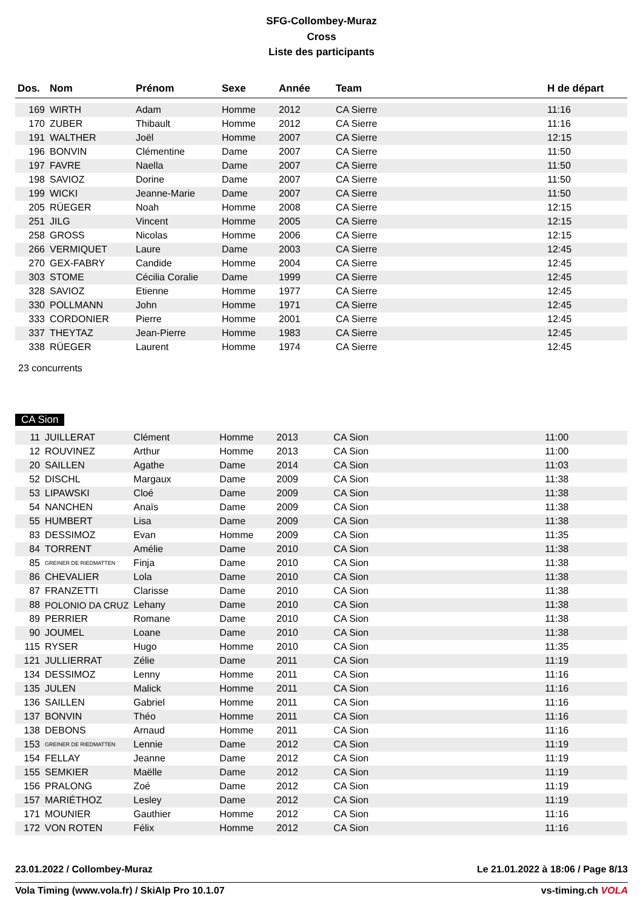SFG-Collombey-Muraz
Cross
Liste des participants
| Dos. | Nom | Prénom | Sexe | Année | Team | H de départ |
| --- | --- | --- | --- | --- | --- | --- |
| 169 | WIRTH | Adam | Homme | 2012 | CA Sierre | 11:16 |
| 170 | ZUBER | Thibault | Homme | 2012 | CA Sierre | 11:16 |
| 191 | WALTHER | Joël | Homme | 2007 | CA Sierre | 12:15 |
| 196 | BONVIN | Clémentine | Dame | 2007 | CA Sierre | 11:50 |
| 197 | FAVRE | Naella | Dame | 2007 | CA Sierre | 11:50 |
| 198 | SAVIOZ | Dorine | Dame | 2007 | CA Sierre | 11:50 |
| 199 | WICKI | Jeanne-Marie | Dame | 2007 | CA Sierre | 11:50 |
| 205 | RÜEGER | Noah | Homme | 2008 | CA Sierre | 12:15 |
| 251 | JILG | Vincent | Homme | 2005 | CA Sierre | 12:15 |
| 258 | GROSS | Nicolas | Homme | 2006 | CA Sierre | 12:15 |
| 266 | VERMIQUET | Laure | Dame | 2003 | CA Sierre | 12:45 |
| 270 | GEX-FABRY | Candide | Homme | 2004 | CA Sierre | 12:45 |
| 303 | STOME | Cécilia Coralie | Dame | 1999 | CA Sierre | 12:45 |
| 328 | SAVIOZ | Etienne | Homme | 1977 | CA Sierre | 12:45 |
| 330 | POLLMANN | John | Homme | 1971 | CA Sierre | 12:45 |
| 333 | CORDONIER | Pierre | Homme | 2001 | CA Sierre | 12:45 |
| 337 | THEYTAZ | Jean-Pierre | Homme | 1983 | CA Sierre | 12:45 |
| 338 | RÜEGER | Laurent | Homme | 1974 | CA Sierre | 12:45 |
23 concurrents
CA Sion
| 11 | JUILLERAT | Clément | Homme | 2013 | CA Sion | 11:00 |
| 12 | ROUVINEZ | Arthur | Homme | 2013 | CA Sion | 11:00 |
| 20 | SAILLEN | Agathe | Dame | 2014 | CA Sion | 11:03 |
| 52 | DISCHL | Margaux | Dame | 2009 | CA Sion | 11:38 |
| 53 | LIPAWSKI | Cloé | Dame | 2009 | CA Sion | 11:38 |
| 54 | NANCHEN | Anaïs | Dame | 2009 | CA Sion | 11:38 |
| 55 | HUMBERT | Lisa | Dame | 2009 | CA Sion | 11:38 |
| 83 | DESSIMOZ | Evan | Homme | 2009 | CA Sion | 11:35 |
| 84 | TORRENT | Amélie | Dame | 2010 | CA Sion | 11:38 |
| 85 | GREINER DE RIEDMATTEN | Finja | Dame | 2010 | CA Sion | 11:38 |
| 86 | CHEVALIER | Lola | Dame | 2010 | CA Sion | 11:38 |
| 87 | FRANZETTI | Clarisse | Dame | 2010 | CA Sion | 11:38 |
| 88 | POLONIO DA CRUZ | Lehany | Dame | 2010 | CA Sion | 11:38 |
| 89 | PERRIER | Romane | Dame | 2010 | CA Sion | 11:38 |
| 90 | JOUMEL | Loane | Dame | 2010 | CA Sion | 11:38 |
| 115 | RYSER | Hugo | Homme | 2010 | CA Sion | 11:35 |
| 121 | JULLIERRAT | Zélie | Dame | 2011 | CA Sion | 11:19 |
| 134 | DESSIMOZ | Lenny | Homme | 2011 | CA Sion | 11:16 |
| 135 | JULEN | Malick | Homme | 2011 | CA Sion | 11:16 |
| 136 | SAILLEN | Gabriel | Homme | 2011 | CA Sion | 11:16 |
| 137 | BONVIN | Théo | Homme | 2011 | CA Sion | 11:16 |
| 138 | DEBONS | Arnaud | Homme | 2011 | CA Sion | 11:16 |
| 153 | GREINER DE RIEDMATTEN | Lennie | Dame | 2012 | CA Sion | 11:19 |
| 154 | FELLAY | Jeanne | Dame | 2012 | CA Sion | 11:19 |
| 155 | SEMKIER | Maëlle | Dame | 2012 | CA Sion | 11:19 |
| 156 | PRALONG | Zoé | Dame | 2012 | CA Sion | 11:19 |
| 157 | MARIÉTHOZ | Lesley | Dame | 2012 | CA Sion | 11:19 |
| 171 | MOUNIER | Gauthier | Homme | 2012 | CA Sion | 11:16 |
| 172 | VON ROTEN | Félix | Homme | 2012 | CA Sion | 11:16 |
23.01.2022 / Collombey-Muraz Le 21.01.2022 à 18:06 / Page 8/13
Vola Timing (www.vola.fr) / SkiAlp Pro 10.1.07 vs-timing.ch VOLA